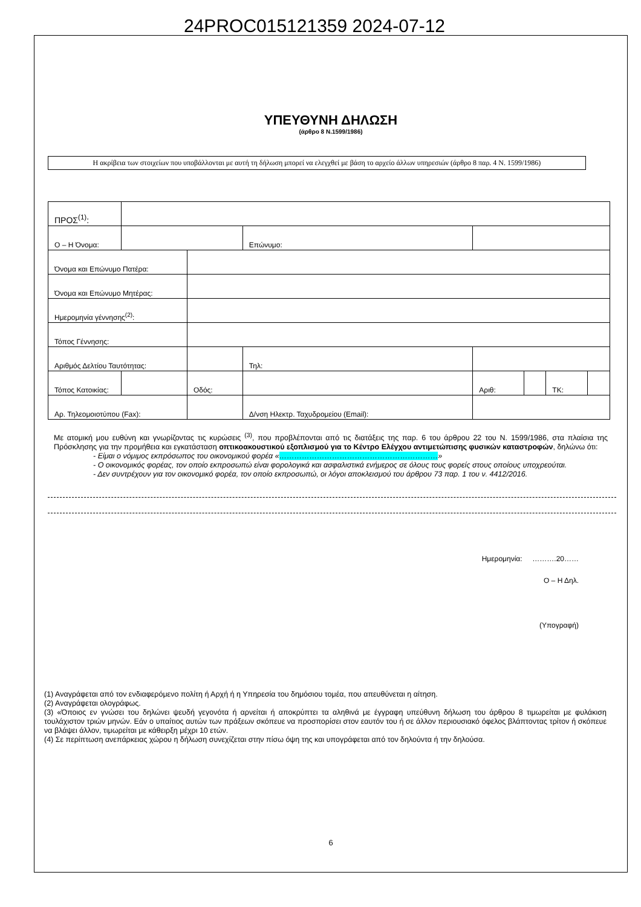24PROC015121359 2024-07-12
ΥΠΕΥΘΥΝΗ ΔΗΛΩΣΗ
(άρθρο 8 Ν.1599/1986)
Η ακρίβεια των στοιχείων που υποβάλλονται με αυτή τη δήλωση μπορεί να ελεγχθεί με βάση το αρχείο άλλων υπηρεσιών (άρθρο 8 παρ. 4 Ν. 1599/1986)
| ΠΡΟΣ<sup>(1)</sup>: | | | | | | | | | |
| Ο – Η Όνομα: | | | | | Επώνυμο: | | | | |
| Όνομα και Επώνυμο Πατέρα: | | | | | | | | | |
| Όνομα και Επώνυμο Μητέρας: | | | | | | | | | |
| Ημερομηνία γέννησης<sup>(2)</sup>: | | | | | | | | | |
| Τόπος Γέννησης: | | | | | | | | | |
| Αριθμός Δελτίου Ταυτότητας: | | | | | Τηλ: | | | | |
| Τόπος Κατοικίας: | | | Οδός: | | | Αριθ: | | ΤΚ: | |
| Αρ. Τηλεομοιοτύπου (Fax): | | | | Δ/νση Ηλεκτρ. Ταχυδρομείου (Email): | | | | | |
Με ατομική μου ευθύνη και γνωρίζοντας τις κυρώσεις <sup>(3)</sup>, που προβλέπονται από τις διατάξεις της παρ. 6 του άρθρου 22 του Ν. 1599/1986, στα πλαίσια της Πρόσκλησης για την προμήθεια και εγκατάσταση οπτικοακουστικού εξοπλισμού για το Κέντρο Ελέγχου αντιμετώπισης φυσικών καταστροφών, δηλώνω ότι:
- Είμαι ο νόμιμος εκπρόσωπος του οικονομικού φορέα «………………………………………………………»
- Ο οικονομικός φορέας, τον οποίο εκπροσωπώ είναι φορολογικά και ασφαλιστικά ενήμερος σε όλους τους φορείς στους οποίους υποχρεούται.
- Δεν συντρέχουν για τον οικονομικό φορέα, τον οποίο εκπροσωπώ, οι λόγοι αποκλεισμού του άρθρου 73 παρ. 1 του ν. 4412/2016.
Ημερομηνία: ……….20……
Ο – Η Δηλ.
(Υπογραφή)
(1) Αναγράφεται από τον ενδιαφερόμενο πολίτη ή Αρχή ή η Υπηρεσία του δημόσιου τομέα, που απευθύνεται η αίτηση.
(2) Αναγράφεται ολογράφως.
(3) «Όποιος εν γνώσει του δηλώνει ψευδή γεγονότα ή αρνείται ή αποκρύπτει τα αληθινά με έγγραφη υπεύθυνη δήλωση του άρθρου 8 τιμωρείται με φυλάκιση τουλάχιστον τριών μηνών. Εάν ο υπαίτιος αυτών των πράξεων σκόπευε να προσπορίσει στον εαυτόν του ή σε άλλον περιουσιακό όφελος βλάπτοντας τρίτον ή σκόπευε να βλάψει άλλον, τιμωρείται με κάθειρξη μέχρι 10 ετών.
(4) Σε περίπτωση ανεπάρκειας χώρου η δήλωση συνεχίζεται στην πίσω όψη της και υπογράφεται από τον δηλούντα ή την δηλούσα.
6